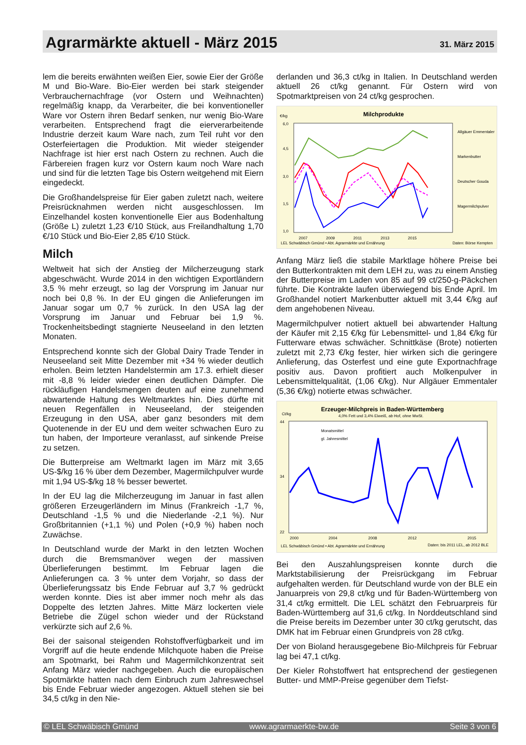Agrarmärkte aktuell - März 2015
31. März 2015
lem die bereits erwähnten weißen Eier, sowie Eier der Größe M und Bio-Ware. Bio-Eier werden bei stark steigender Verbrauchernachfrage (vor Ostern und Weihnachten) regelmäßig knapp, da Verarbeiter, die bei konventioneller Ware vor Ostern ihren Bedarf senken, nur wenig Bio-Ware verarbeiten. Entsprechend fragt die eierverarbeitende Industrie derzeit kaum Ware nach, zum Teil ruht vor den Osterfeiertagen die Produktion. Mit wieder steigender Nachfrage ist hier erst nach Ostern zu rechnen. Auch die Färbereien fragen kurz vor Ostern kaum noch Ware nach und sind für die letzten Tage bis Ostern weitgehend mit Eiern eingedeckt.
Die Großhandelspreise für Eier gaben zuletzt nach, weitere Preisrücknahmen werden nicht ausgeschlossen. Im Einzelhandel kosten konventionelle Eier aus Bodenhaltung (Größe L) zuletzt 1,23 €/10 Stück, aus Freilandhaltung 1,70 €/10 Stück und Bio-Eier 2,85 €/10 Stück.
Milch
Weltweit hat sich der Anstieg der Milcherzeugung stark abgeschwächt. Wurde 2014 in den wichtigen Exportländern 3,5 % mehr erzeugt, so lag der Vorsprung im Januar nur noch bei 0,8 %. In der EU gingen die Anlieferungen im Januar sogar um 0,7 % zurück. In den USA lag der Vorsprung im Januar und Februar bei 1,9 %. Trockenheitsbedingt stagnierte Neuseeland in den letzten Monaten.
Entsprechend konnte sich der Global Dairy Trade Tender in Neuseeland seit Mitte Dezember mit +34 % wieder deutlich erholen. Beim letzten Handelstermin am 17.3. erhielt dieser mit -8,8 % leider wieder einen deutlichen Dämpfer. Die rückläufigen Handelsmengen deuten auf eine zunehmend abwartende Haltung des Weltmarktes hin. Dies dürfte mit neuen Regenfällen in Neuseeland, der steigenden Erzeugung in den USA, aber ganz besonders mit dem Quotenende in der EU und dem weiter schwachen Euro zu tun haben, der Importeure veranlasst, auf sinkende Preise zu setzen.
Die Butterpreise am Weltmarkt lagen im März mit 3,65 US-$/kg 16 % über dem Dezember, Magermilchpulver wurde mit 1,94 US-$/kg 18 % besser bewertet.
In der EU lag die Milcherzeugung im Januar in fast allen größeren Erzeugerländern im Minus (Frankreich -1,7 %, Deutschland -1,5 % und die Niederlande -2,1 %). Nur Großbritannien (+1,1 %) und Polen (+0,9 %) haben noch Zuwächse.
In Deutschland wurde der Markt in den letzten Wochen durch die Bremsmanöver wegen der massiven Überlieferungen bestimmt. Im Februar lagen die Anlieferungen ca. 3 % unter dem Vorjahr, so dass der Überlieferungssatz bis Ende Februar auf 3,7 % gedrückt werden konnte. Dies ist aber immer noch mehr als das Doppelte des letzten Jahres. Mitte März lockerten viele Betriebe die Zügel schon wieder und der Rückstand verkürzte sich auf 2,6 %.
Bei der saisonal steigenden Rohstoffverfügbarkeit und im Vorgriff auf die heute endende Milchquote haben die Preise am Spotmarkt, bei Rahm und Magermilchkonzentrat seit Anfang März wieder nachgegeben. Auch die europäischen Spotmärkte hatten nach dem Einbruch zum Jahreswechsel bis Ende Februar wieder angezogen. Aktuell stehen sie bei 34,5 ct/kg in den Nie-
derlanden und 36,3 ct/kg in Italien. In Deutschland werden aktuell 26 ct/kg genannt. Für Ostern wird von Spotmarktpreisen von 24 ct/kg gesprochen.
€/kg
Milchprodukte
6,0
4,5
3,0
1,5
1,0
2007
2009
2011
2013
2015
Allgäuer Emmentaler
Markenbutter
Deutscher Gouda
Magermilchpulver
LEL Schwäbisch Gmünd • Abt. Agrarmärkte und Ernährung
Daten: Börse Kempten
Anfang März ließ die stabile Marktlage höhere Preise bei den Butterkontrakten mit dem LEH zu, was zu einem Anstieg der Butterpreise im Laden von 85 auf 99 ct/250-g-Päckchen führte. Die Kontrakte laufen überwiegend bis Ende April. Im Großhandel notiert Markenbutter aktuell mit 3,44 €/kg auf dem angehobenen Niveau.
Magermilchpulver notiert aktuell bei abwartender Haltung der Käufer mit 2,15 €/kg für Lebensmittel- und 1,84 €/kg für Futterware etwas schwächer. Schnittkäse (Brote) notierten zuletzt mit 2,73 €/kg fester, hier wirken sich die geringere Anlieferung, das Osterfest und eine gute Exportnachfrage positiv aus. Davon profitiert auch Molkenpulver in Lebensmittelqualität, (1,06 €/kg). Nur Allgäuer Emmentaler (5,36 €/kg) notierte etwas schwächer.
Ct/kg
Erzeuger-Milchpreis in Baden-Württemberg
4,0% Fett und 3,4% Eiweiß, ab Hof, ohne MwSt.
44
34
22
Monatsmittel
gl. Jahresmittel
2000
2004
2008
2012
2015
LEL Schwäbisch Gmünd • Abt. Agrarmärkte und Ernährung
Daten: bis 2011 LEL, ab 2012 BLE
Bei den Auszahlungspreisen konnte durch die Marktstabilisierung der Preisrückgang im Februar aufgehalten werden. für Deutschland wurde von der BLE ein Januarpreis von 29,8 ct/kg und für Baden-Württemberg von 31,4 ct/kg ermittelt. Die LEL schätzt den Februarpreis für Baden-Württemberg auf 31,6 ct/kg. In Norddeutschland sind die Preise bereits im Dezember unter 30 ct/kg gerutscht, das DMK hat im Februar einen Grundpreis von 28 ct/kg.
Der von Bioland herausgegebene Bio-Milchpreis für Februar lag bei 47,1 ct/kg.
Der Kieler Rohstoffwert hat entsprechend der gestiegenen Butter- und MMP-Preise gegenüber dem Tiefst-
© LEL Schwäbisch Gmünd www.agrarmaerkte-bw.de Seite 3 von 6